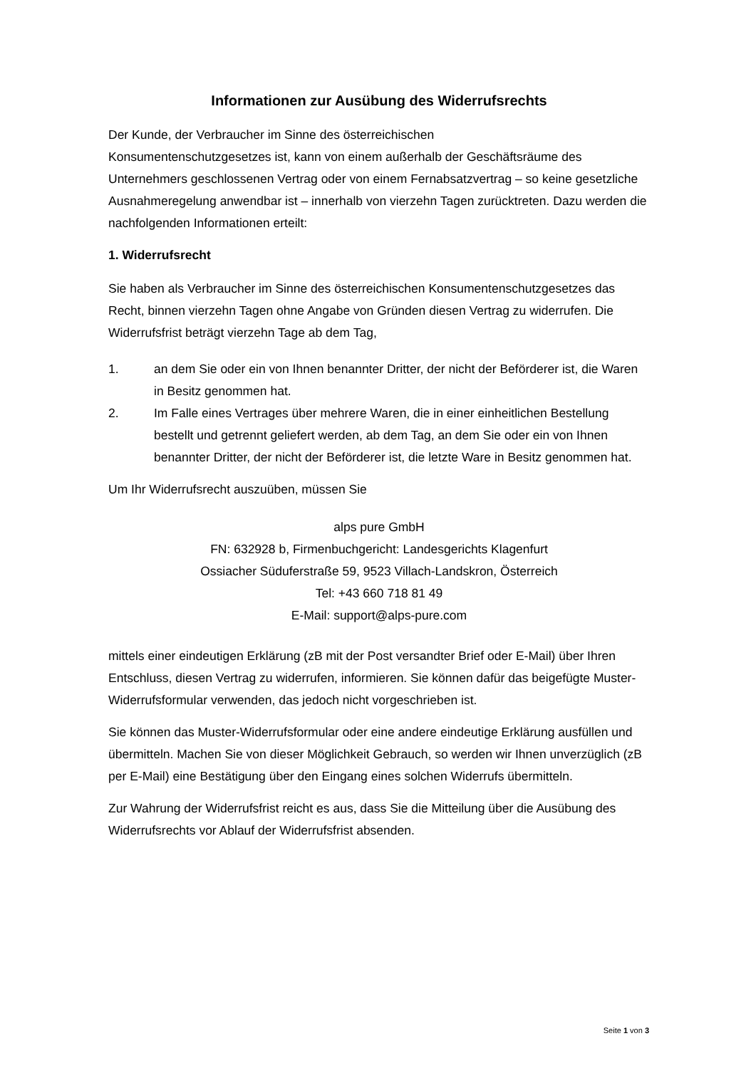Informationen zur Ausübung des Widerrufsrechts
Der Kunde, der Verbraucher im Sinne des österreichischen
Konsumentenschutzgesetzes ist, kann von einem außerhalb der Geschäftsräume des Unternehmers geschlossenen Vertrag oder von einem Fernabsatzvertrag – so keine gesetzliche Ausnahmeregelung anwendbar ist – innerhalb von vierzehn Tagen zurücktreten. Dazu werden die nachfolgenden Informationen erteilt:
1. Widerrufsrecht
Sie haben als Verbraucher im Sinne des österreichischen Konsumentenschutzgesetzes das Recht, binnen vierzehn Tagen ohne Angabe von Gründen diesen Vertrag zu widerrufen. Die Widerrufsfrist beträgt vierzehn Tage ab dem Tag,
1. an dem Sie oder ein von Ihnen benannter Dritter, der nicht der Beförderer ist, die Waren in Besitz genommen hat.
2. Im Falle eines Vertrages über mehrere Waren, die in einer einheitlichen Bestellung bestellt und getrennt geliefert werden, ab dem Tag, an dem Sie oder ein von Ihnen benannter Dritter, der nicht der Beförderer ist, die letzte Ware in Besitz genommen hat.
Um Ihr Widerrufsrecht auszuüben, müssen Sie
alps pure GmbH
FN: 632928 b, Firmenbuchgericht: Landesgerichts Klagenfurt
Ossiacher Süduferstraße 59, 9523 Villach-Landskron, Österreich
Tel: +43 660 718 81 49
E-Mail: support@alps-pure.com
mittels einer eindeutigen Erklärung (zB mit der Post versandter Brief oder E-Mail) über Ihren Entschluss, diesen Vertrag zu widerrufen, informieren. Sie können dafür das beigefügte Muster-Widerrufsformular verwenden, das jedoch nicht vorgeschrieben ist.
Sie können das Muster-Widerrufsformular oder eine andere eindeutige Erklärung ausfüllen und übermitteln. Machen Sie von dieser Möglichkeit Gebrauch, so werden wir Ihnen unverzüglich (zB per E-Mail) eine Bestätigung über den Eingang eines solchen Widerrufs übermitteln.
Zur Wahrung der Widerrufsfrist reicht es aus, dass Sie die Mitteilung über die Ausübung des Widerrufsrechts vor Ablauf der Widerrufsfrist absenden.
Seite 1 von 3